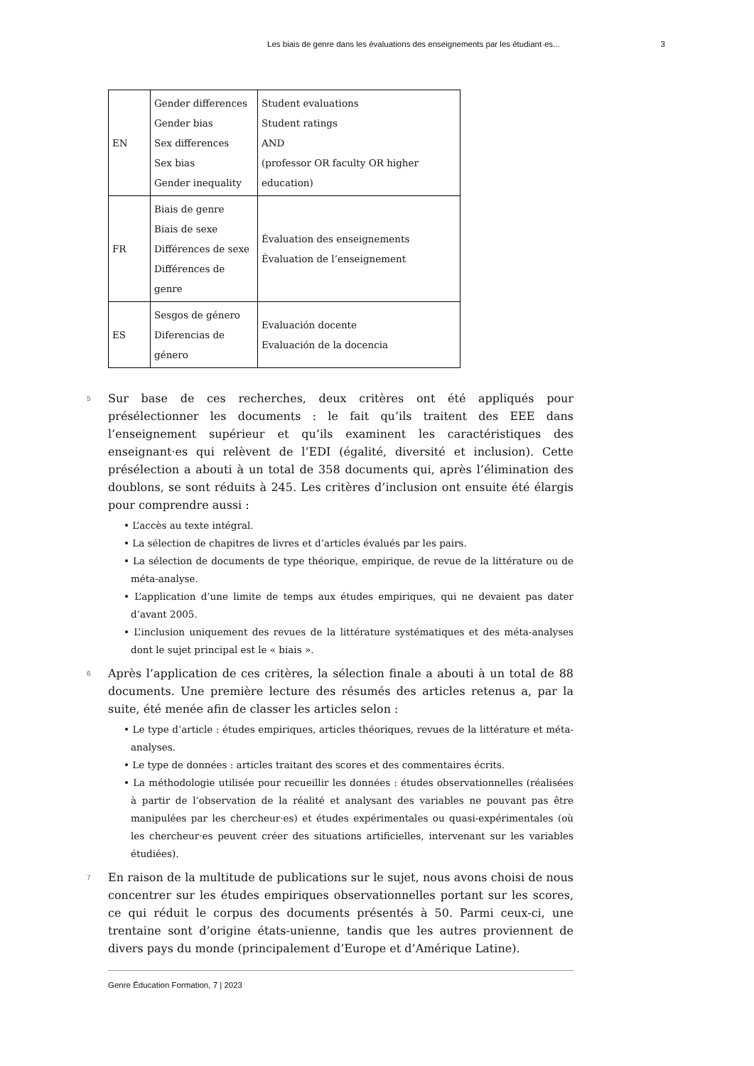Les biais de genre dans les évaluations des enseignements par les étudiant·es... 3
| EN | Gender differences Gender bias Sex differences Sex bias Gender inequality | Student evaluations Student ratings AND (professor OR faculty OR higher education) |
| FR | Biais de genre Biais de sexe Différences de sexe Différences de genre | Évaluation des enseignements Évaluation de l’enseignement |
| ES | Sesgos de género Diferencias de género | Evaluación docente Evaluación de la docencia |
5 Sur base de ces recherches, deux critères ont été appliqués pour présélectionner les documents : le fait qu’ils traitent des EEE dans l’enseignement supérieur et qu’ils examinent les caractéristiques des enseignant·es qui relèvent de l’EDI (égalité, diversité et inclusion). Cette présélection a abouti à un total de 358 documents qui, après l’élimination des doublons, se sont réduits à 245. Les critères d’inclusion ont ensuite été élargis pour comprendre aussi :
• L’accès au texte intégral.
• La sélection de chapitres de livres et d’articles évalués par les pairs.
• La sélection de documents de type théorique, empirique, de revue de la littérature ou de méta-analyse.
• L’application d’une limite de temps aux études empiriques, qui ne devaient pas dater d’avant 2005.
• L’inclusion uniquement des revues de la littérature systématiques et des méta-analyses dont le sujet principal est le « biais ».
6 Après l’application de ces critères, la sélection finale a abouti à un total de 88 documents. Une première lecture des résumés des articles retenus a, par la suite, été menée afin de classer les articles selon :
• Le type d’article : études empiriques, articles théoriques, revues de la littérature et méta-analyses.
• Le type de données : articles traitant des scores et des commentaires écrits.
• La méthodologie utilisée pour recueillir les données : études observationnelles (réalisées à partir de l’observation de la réalité et analysant des variables ne pouvant pas être manipulées par les chercheur·es) et études expérimentales ou quasi-expérimentales (où les chercheur·es peuvent créer des situations artificielles, intervenant sur les variables étudiées).
7 En raison de la multitude de publications sur le sujet, nous avons choisi de nous concentrer sur les études empiriques observationnelles portant sur les scores, ce qui réduit le corpus des documents présentés à 50. Parmi ceux-ci, une trentaine sont d’origine états-unienne, tandis que les autres proviennent de divers pays du monde (principalement d’Europe et d’Amérique Latine).
Genre Éducation Formation, 7 | 2023